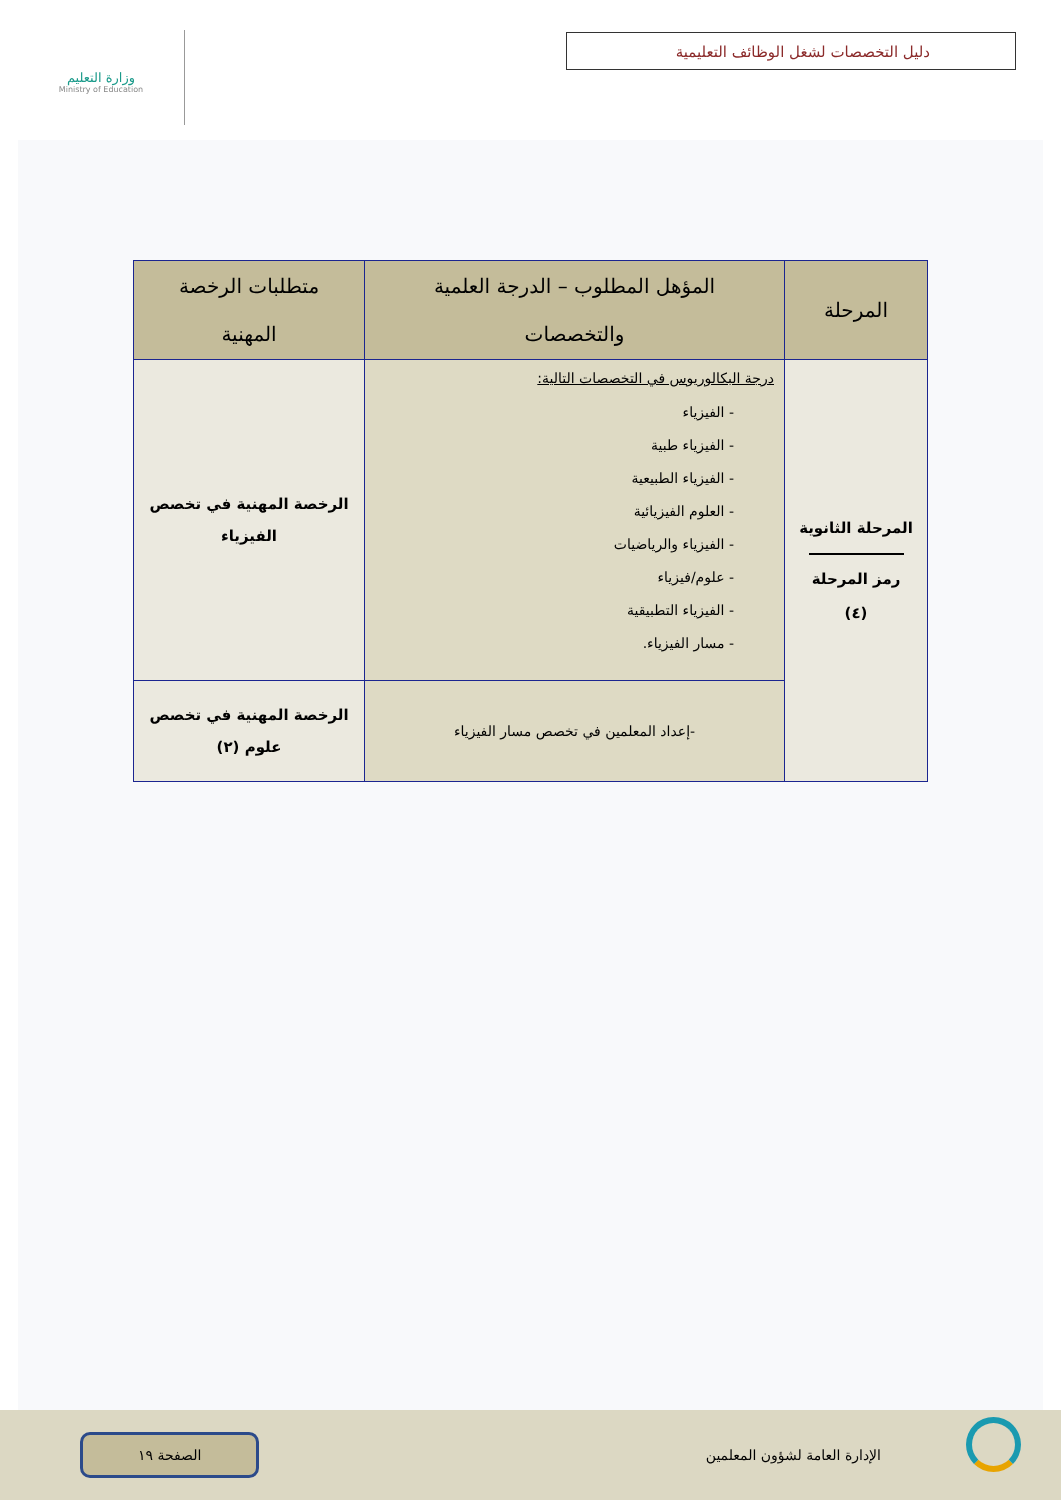وزارة التعليم
Ministry of Education
دليل التخصصات لشغل الوظائف التعليمية
| المرحلة | المؤهل المطلوب – الدرجة العلمية والتخصصات | متطلبات الرخصة المهنية |
| --- | --- | --- |
| المرحلة الثانوية رمز المرحلة (٤) | درجة البكالوريوس في التخصصات التالية: - الفيزياء - الفيزياء طبية - الفيزياء الطبيعية - العلوم الفيزيائية - الفيزياء والرياضيات - علوم/فيزياء - الفيزياء التطبيقية - مسار الفيزياء. | الرخصة المهنية في تخصص الفيزياء |
| | -إعداد المعلمين في تخصص مسار الفيزياء | الرخصة المهنية في تخصص علوم (٢) |
الإدارة العامة لشؤون المعلمين الصفحة ١٩